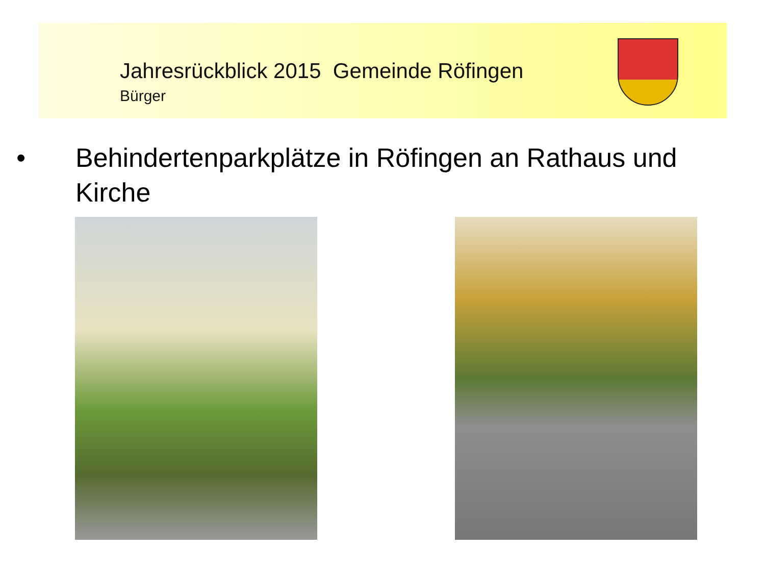Jahresrückblick 2015 Gemeinde Röfingen
Bürger
• Behindertenparkplätze in Röfingen an Rathaus und Kirche